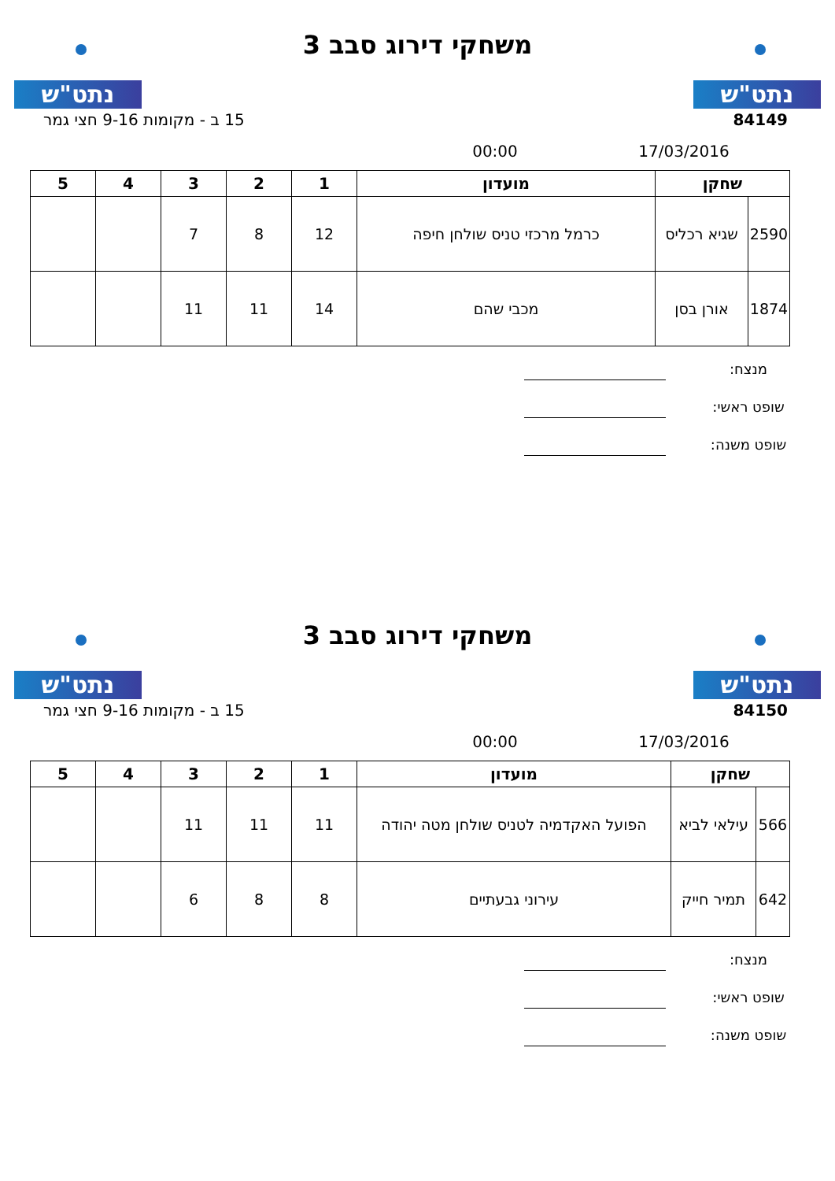נתט"ש
משחקי דירוג סבב 3
נתט"ש
84149 15 ב - מקומות 9-16 חצי גמר
17/03/2016 00:00
| שחקן | | מועדון | 1 | 2 | 3 | 4 | 5 |
| --- | --- | --- | --- | --- | --- | --- | --- |
| 2590 | שגיא רכליס | כרמל מרכזי טניס שולחן חיפה | 12 | 8 | 7 | | |
| 1874 | אורן בסן | מכבי שהם | 14 | 11 | 11 | | |
מנצח:
שופט ראשי:
שופט משנה:
נתט"ש
משחקי דירוג סבב 3
נתט"ש
84150 15 ב - מקומות 9-16 חצי גמר
17/03/2016 00:00
| שחקן | | מועדון | 1 | 2 | 3 | 4 | 5 |
| --- | --- | --- | --- | --- | --- | --- | --- |
| 566 | עילאי לביא | הפועל האקדמיה לטניס שולחן מטה יהודה | 11 | 11 | 11 | | |
| 642 | תמיר חייק | עירוני גבעתיים | 8 | 8 | 6 | | |
מנצח:
שופט ראשי:
שופט משנה: